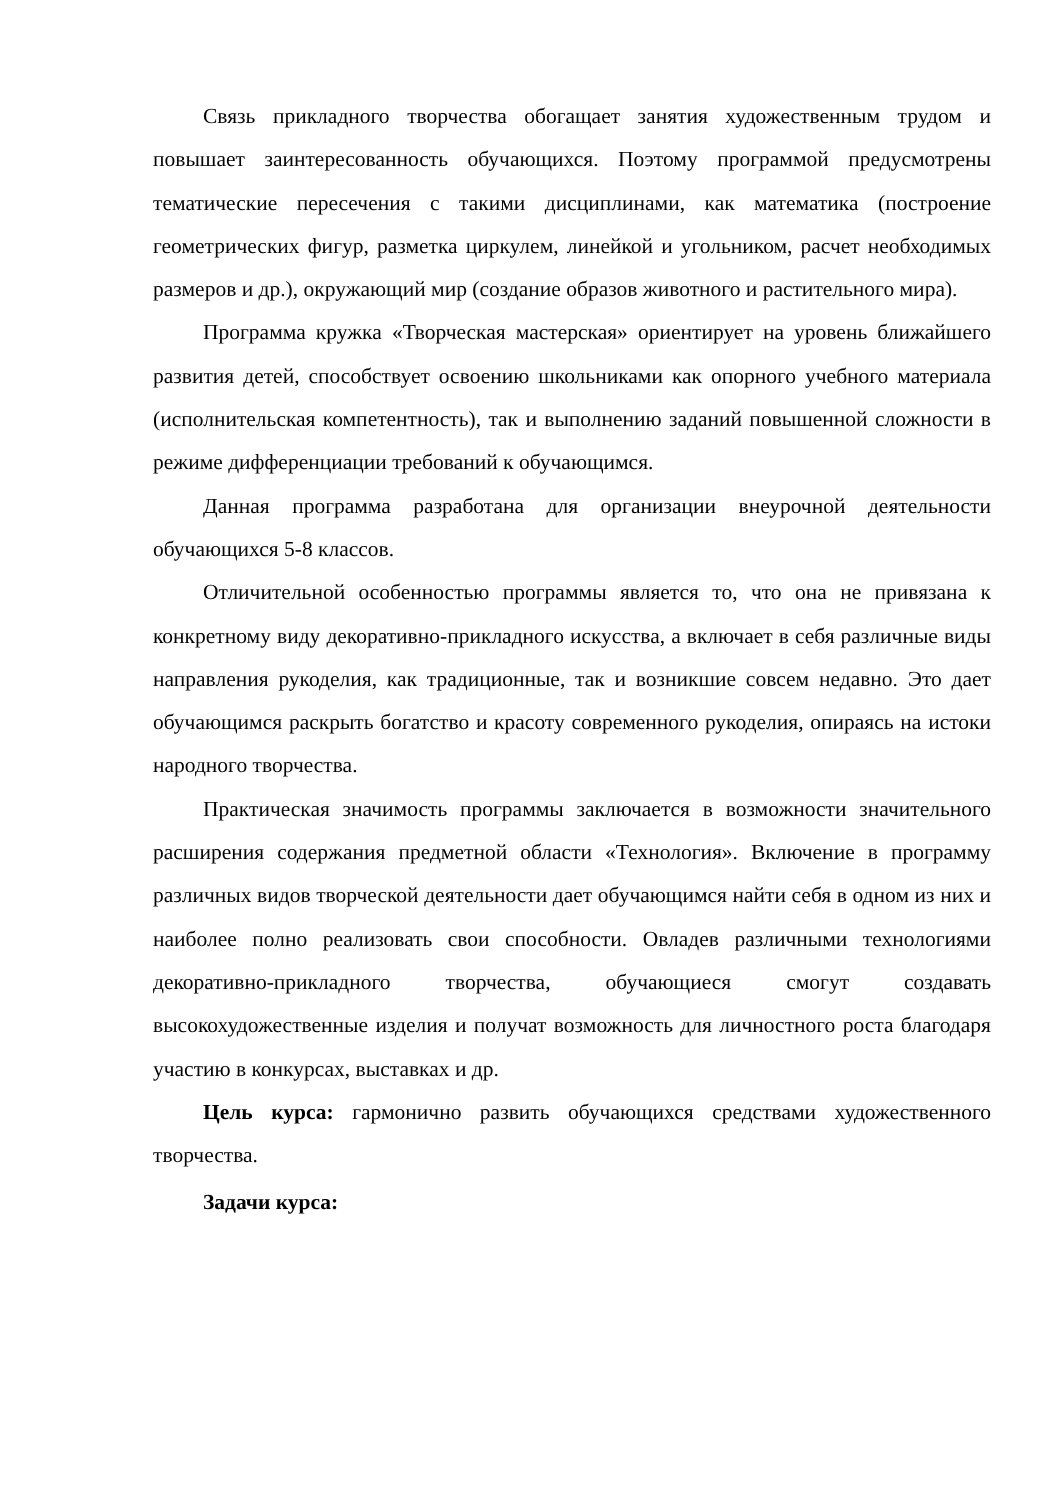Связь прикладного творчества обогащает занятия художественным трудом и повышает заинтересованность обучающихся. Поэтому программой предусмотрены тематические пересечения с такими дисциплинами, как математика (построение геометрических фигур, разметка циркулем, линейкой и угольником, расчет необходимых размеров и др.), окружающий мир (создание образов животного и растительного мира).
Программа кружка «Творческая мастерская» ориентирует на уровень ближайшего развития детей, способствует освоению школьниками как опорного учебного материала (исполнительская компетентность), так и выполнению заданий повышенной сложности в режиме дифференциации требований к обучающимся.
Данная программа разработана для организации внеурочной деятельности обучающихся 5-8 классов.
Отличительной особенностью программы является то, что она не привязана к конкретному виду декоративно-прикладного искусства, а включает в себя различные виды направления рукоделия, как традиционные, так и возникшие совсем недавно. Это дает обучающимся раскрыть богатство и красоту современного рукоделия, опираясь на истоки народного творчества.
Практическая значимость программы заключается в возможности значительного расширения содержания предметной области «Технология». Включение в программу различных видов творческой деятельности дает обучающимся найти себя в одном из них и наиболее полно реализовать свои способности. Овладев различными технологиями декоративно-прикладного творчества, обучающиеся смогут создавать высокохудожественные изделия и получат возможность для личностного роста благодаря участию в конкурсах, выставках и др.
Цель курса: гармонично развить обучающихся средствами художественного творчества.
Задачи курса: